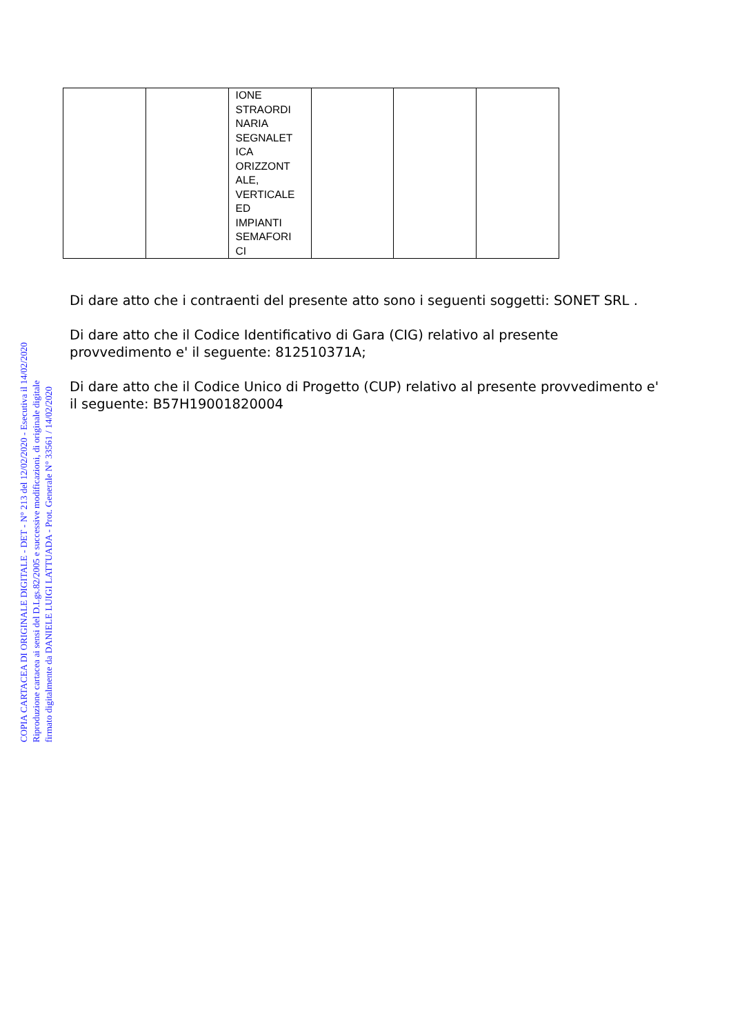| | | IONE STRAORDI NARIA SEGNALET ICA ORIZZONT ALE, VERTICALE ED IMPIANTI SEMAFORI CI | | | |
Di dare atto che i contraenti del presente atto sono i seguenti soggetti: SONET SRL .
Di dare atto che il Codice Identificativo di Gara (CIG) relativo al presente provvedimento e' il seguente: 812510371A;
Di dare atto che il Codice Unico di Progetto (CUP) relativo al presente provvedimento e' il seguente: B57H19001820004
COPIA CARTACEA DI ORIGINALE DIGITALE - DET - N° 213 del 12/02/2020 - Esecutiva il 14/02/2020
Riproduzione cartacea ai sensi del D.Lgs.82/2005 e successive modificazioni, di originale digitale
firmato digitalmente da DANIELE LUIGI LATTUADA - Prot. Generale N° 33561 / 14/02/2020